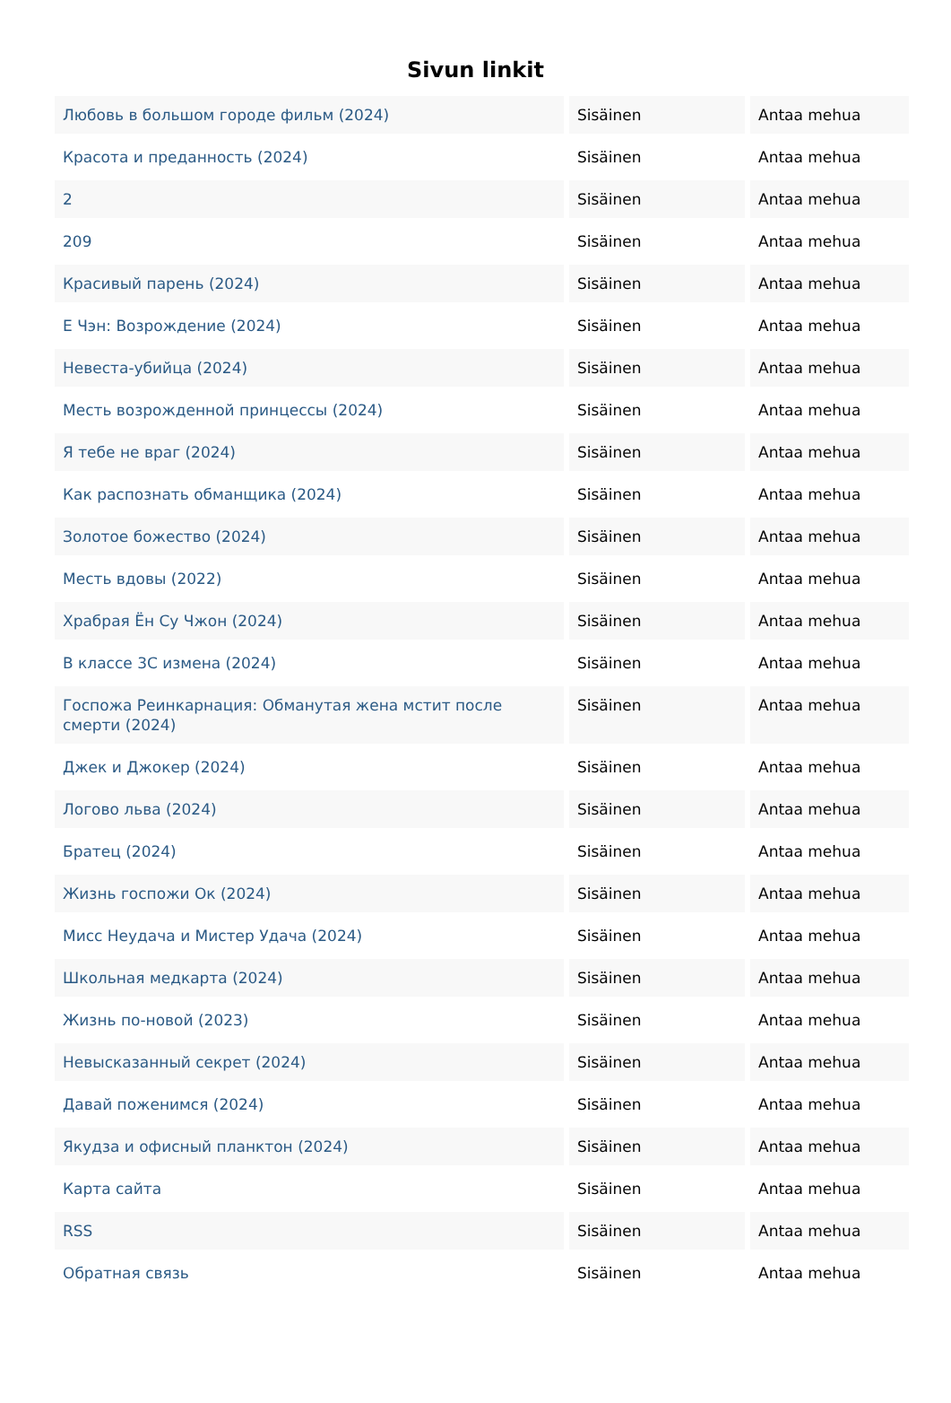Sivun linkit
| Любовь в большом городе фильм (2024) | Sisäinen | Antaa mehua |
| Красота и преданность (2024) | Sisäinen | Antaa mehua |
| 2 | Sisäinen | Antaa mehua |
| 209 | Sisäinen | Antaa mehua |
| Красивый парень (2024) | Sisäinen | Antaa mehua |
| Е Чэн: Возрождение (2024) | Sisäinen | Antaa mehua |
| Невеста-убийца (2024) | Sisäinen | Antaa mehua |
| Месть возрожденной принцессы (2024) | Sisäinen | Antaa mehua |
| Я тебе не враг (2024) | Sisäinen | Antaa mehua |
| Как распознать обманщика (2024) | Sisäinen | Antaa mehua |
| Золотое божество (2024) | Sisäinen | Antaa mehua |
| Месть вдовы (2022) | Sisäinen | Antaa mehua |
| Храбрая Ён Су Чжон (2024) | Sisäinen | Antaa mehua |
| В классе 3С измена (2024) | Sisäinen | Antaa mehua |
| Госпожа Реинкарнация: Обманутая жена мстит после смерти (2024) | Sisäinen | Antaa mehua |
| Джек и Джокер (2024) | Sisäinen | Antaa mehua |
| Логово льва (2024) | Sisäinen | Antaa mehua |
| Братец (2024) | Sisäinen | Antaa mehua |
| Жизнь госпожи Ок (2024) | Sisäinen | Antaa mehua |
| Мисс Неудача и Мистер Удача (2024) | Sisäinen | Antaa mehua |
| Школьная медкарта (2024) | Sisäinen | Antaa mehua |
| Жизнь по-новой (2023) | Sisäinen | Antaa mehua |
| Невысказанный секрет (2024) | Sisäinen | Antaa mehua |
| Давай поженимся (2024) | Sisäinen | Antaa mehua |
| Якудза и офисный планктон (2024) | Sisäinen | Antaa mehua |
| Карта сайта | Sisäinen | Antaa mehua |
| RSS | Sisäinen | Antaa mehua |
| Обратная связь | Sisäinen | Antaa mehua |